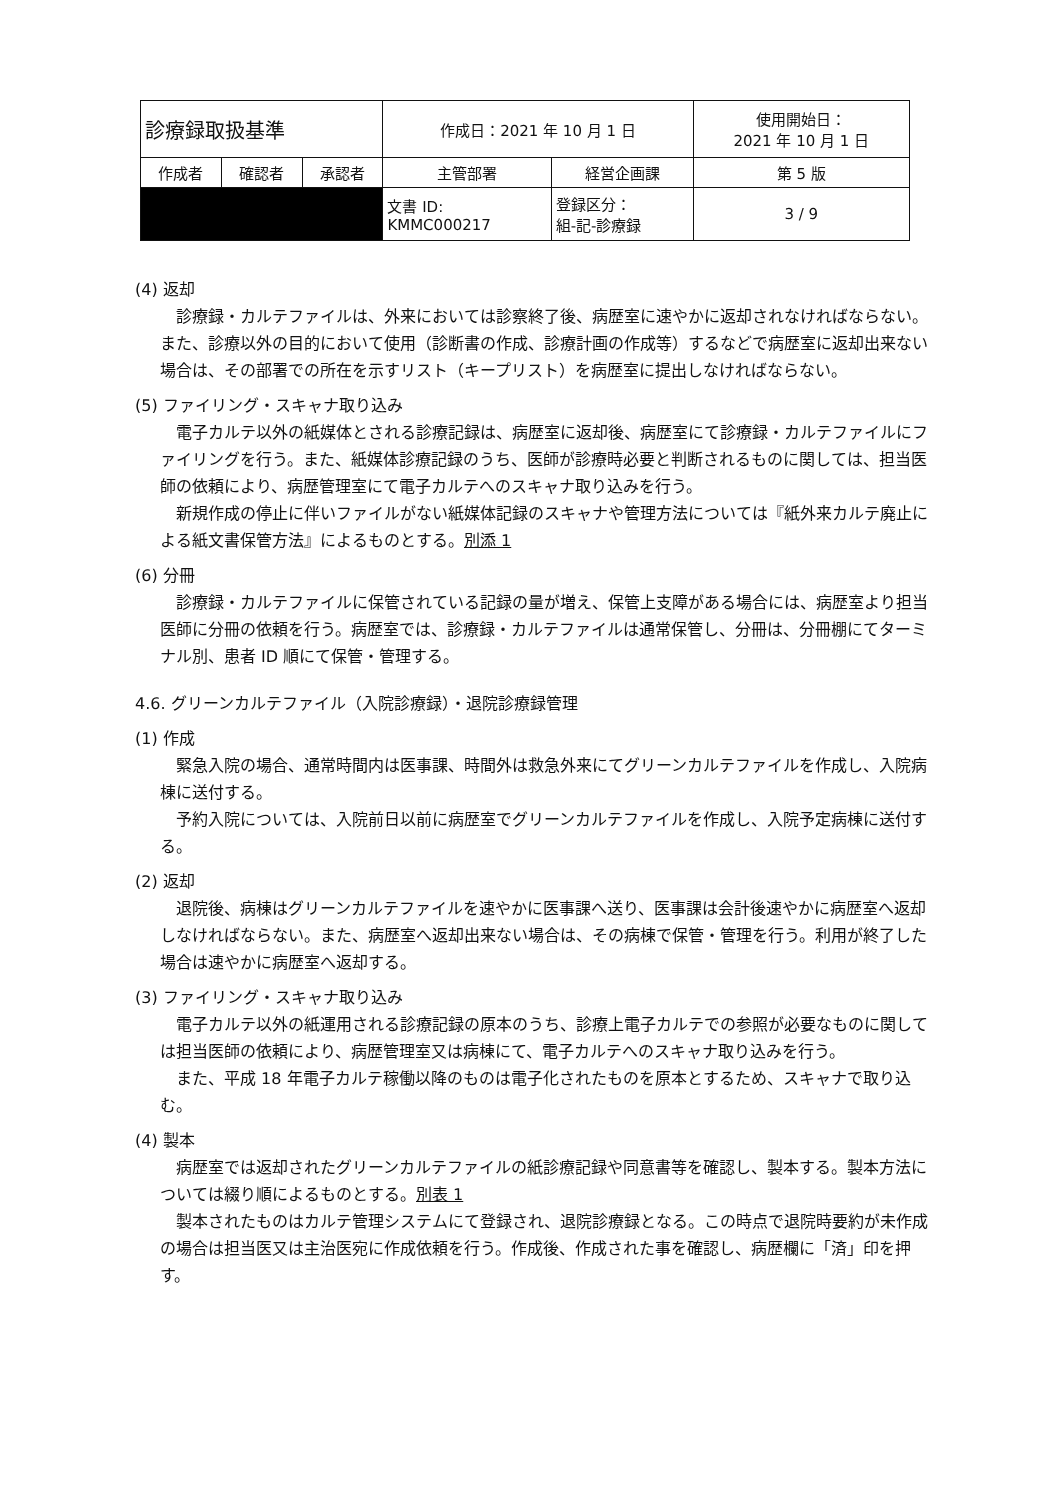| 診療録取扱基準 | | | 作成日：2021 年 10 月 1 日 | | 使用開始日： 2021 年 10 月 1 日 |
| 作成者 | 確認者 | 承認者 | 主管部署 | 経営企画課 | 第 5 版 |
| | | | 文書 ID: KMMC000217 | 登録区分： 組-記-診療録 | 3 / 9 |
(4) 返却
診療録・カルテファイルは、外来においては診察終了後、病歴室に速やかに返却されなければならない。また、診療以外の目的において使用（診断書の作成、診療計画の作成等）するなどで病歴室に返却出来ない場合は、その部署での所在を示すリスト（キープリスト）を病歴室に提出しなければならない。
(5) ファイリング・スキャナ取り込み
電子カルテ以外の紙媒体とされる診療記録は、病歴室に返却後、病歴室にて診療録・カルテファイルにファイリングを行う。また、紙媒体診療記録のうち、医師が診療時必要と判断されるものに関しては、担当医師の依頼により、病歴管理室にて電子カルテへのスキャナ取り込みを行う。
新規作成の停止に伴いファイルがない紙媒体記録のスキャナや管理方法については『紙外来カルテ廃止による紙文書保管方法』によるものとする。別添 1
(6) 分冊
診療録・カルテファイルに保管されている記録の量が増え、保管上支障がある場合には、病歴室より担当医師に分冊の依頼を行う。病歴室では、診療録・カルテファイルは通常保管し、分冊は、分冊棚にてターミナル別、患者 ID 順にて保管・管理する。
4.6. グリーンカルテファイル（入院診療録）・退院診療録管理
(1) 作成
緊急入院の場合、通常時間内は医事課、時間外は救急外来にてグリーンカルテファイルを作成し、入院病棟に送付する。
予約入院については、入院前日以前に病歴室でグリーンカルテファイルを作成し、入院予定病棟に送付する。
(2) 返却
退院後、病棟はグリーンカルテファイルを速やかに医事課へ送り、医事課は会計後速やかに病歴室へ返却しなければならない。また、病歴室へ返却出来ない場合は、その病棟で保管・管理を行う。利用が終了した場合は速やかに病歴室へ返却する。
(3) ファイリング・スキャナ取り込み
電子カルテ以外の紙運用される診療記録の原本のうち、診療上電子カルテでの参照が必要なものに関しては担当医師の依頼により、病歴管理室又は病棟にて、電子カルテへのスキャナ取り込みを行う。
また、平成 18 年電子カルテ稼働以降のものは電子化されたものを原本とするため、スキャナで取り込む。
(4) 製本
病歴室では返却されたグリーンカルテファイルの紙診療記録や同意書等を確認し、製本する。製本方法については綴り順によるものとする。別表 1
製本されたものはカルテ管理システムにて登録され、退院診療録となる。この時点で退院時要約が未作成の場合は担当医又は主治医宛に作成依頼を行う。作成後、作成された事を確認し、病歴欄に「済」印を押す。